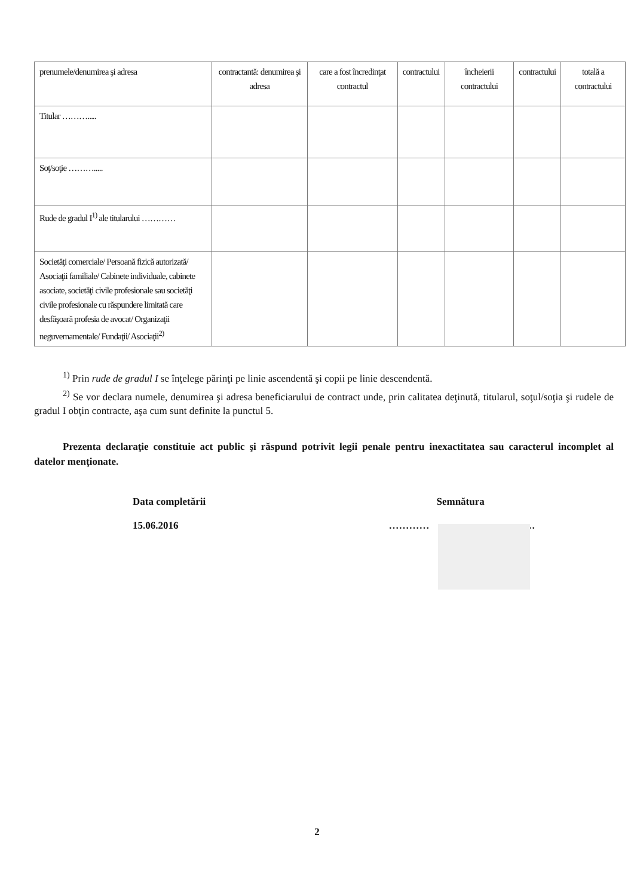| prenumele/denumirea şi adresa | contractantă: denumirea şi adresa | care a fost încredinţat contractul | contractului | încheierii contractului | contractului | totală a contractului |
| Titular ………..... | | | | | | |
| Soţ/soţie ………..... | | | | | | |
| Rude de gradul I<sup>1)</sup> ale titularului ………… | | | | | | |
| Societăţi comerciale/ Persoană fizică autorizată/ Asociaţii familiale/ Cabinete individuale, cabinete asociate, societăţi civile profesionale sau societăţi civile profesionale cu răspundere limitată care desfăşoară profesia de avocat/ Organizaţii neguvernamentale/ Fundaţii/ Asociaţii<sup>2)</sup> | | | | | | |
<sup>1)</sup> Prin rude de gradul I se înţelege părinţi pe linie ascendentă şi copii pe linie descendentă.
<sup>2)</sup> Se vor declara numele, denumirea şi adresa beneficiarului de contract unde, prin calitatea deţinută, titularul, soţul/soţia şi rudele de gradul I obţin contracte, aşa cum sunt definite la punctul 5.
Prezenta declaraţie constituie act public şi răspund potrivit legii penale pentru inexactitatea sau caracterul incomplet al datelor menţionate.
Data completării
15.06.2016
Semnătura
………… …
2